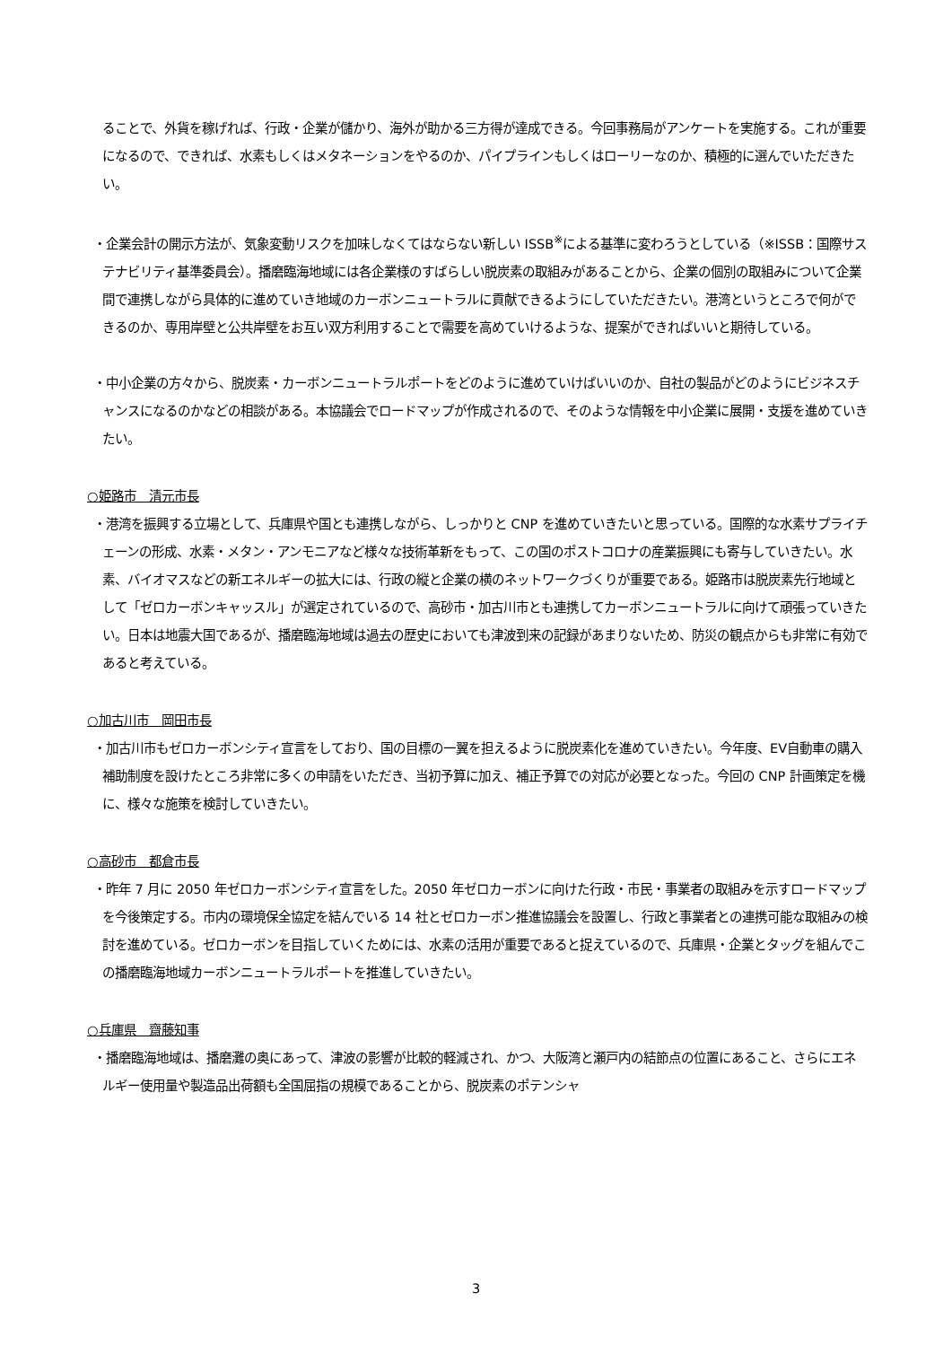ることで、外貨を稼げれば、行政・企業が儲かり、海外が助かる三方得が達成できる。今回事務局がアンケートを実施する。これが重要になるので、できれば、水素もしくはメタネーションをやるのか、パイプラインもしくはローリーなのか、積極的に選んでいただきたい。
・企業会計の開示方法が、気象変動リスクを加味しなくてはならない新しい ISSB<sup>※</sup>による基準に変わろうとしている（※ISSB：国際サステナビリティ基準委員会）。播磨臨海地域には各企業様のすばらしい脱炭素の取組みがあることから、企業の個別の取組みについて企業間で連携しながら具体的に進めていき地域のカーボンニュートラルに貢献できるようにしていただきたい。港湾というところで何ができるのか、専用岸壁と公共岸壁をお互い双方利用することで需要を高めていけるような、提案ができればいいと期待している。
・中小企業の方々から、脱炭素・カーボンニュートラルポートをどのように進めていけばいいのか、自社の製品がどのようにビジネスチャンスになるのかなどの相談がある。本協議会でロードマップが作成されるので、そのような情報を中小企業に展開・支援を進めていきたい。
○姫路市　清元市長
・港湾を振興する立場として、兵庫県や国とも連携しながら、しっかりと CNP を進めていきたいと思っている。国際的な水素サプライチェーンの形成、水素・メタン・アンモニアなど様々な技術革新をもって、この国のポストコロナの産業振興にも寄与していきたい。水素、バイオマスなどの新エネルギーの拡大には、行政の縦と企業の横のネットワークづくりが重要である。姫路市は脱炭素先行地域として「ゼロカーボンキャッスル」が選定されているので、高砂市・加古川市とも連携してカーボンニュートラルに向けて頑張っていきたい。日本は地震大国であるが、播磨臨海地域は過去の歴史においても津波到来の記録があまりないため、防災の観点からも非常に有効であると考えている。
○加古川市　岡田市長
・加古川市もゼロカーボンシティ宣言をしており、国の目標の一翼を担えるように脱炭素化を進めていきたい。今年度、EV自動車の購入補助制度を設けたところ非常に多くの申請をいただき、当初予算に加え、補正予算での対応が必要となった。今回の CNP 計画策定を機に、様々な施策を検討していきたい。
○高砂市　都倉市長
・昨年 7 月に 2050 年ゼロカーボンシティ宣言をした。2050 年ゼロカーボンに向けた行政・市民・事業者の取組みを示すロードマップを今後策定する。市内の環境保全協定を結んでいる 14 社とゼロカーボン推進協議会を設置し、行政と事業者との連携可能な取組みの検討を進めている。ゼロカーボンを目指していくためには、水素の活用が重要であると捉えているので、兵庫県・企業とタッグを組んでこの播磨臨海地域カーボンニュートラルポートを推進していきたい。
○兵庫県　齋藤知事
・播磨臨海地域は、播磨灘の奥にあって、津波の影響が比較的軽減され、かつ、大阪湾と瀬戸内の結節点の位置にあること、さらにエネルギー使用量や製造品出荷額も全国屈指の規模であることから、脱炭素のポテンシャ
3